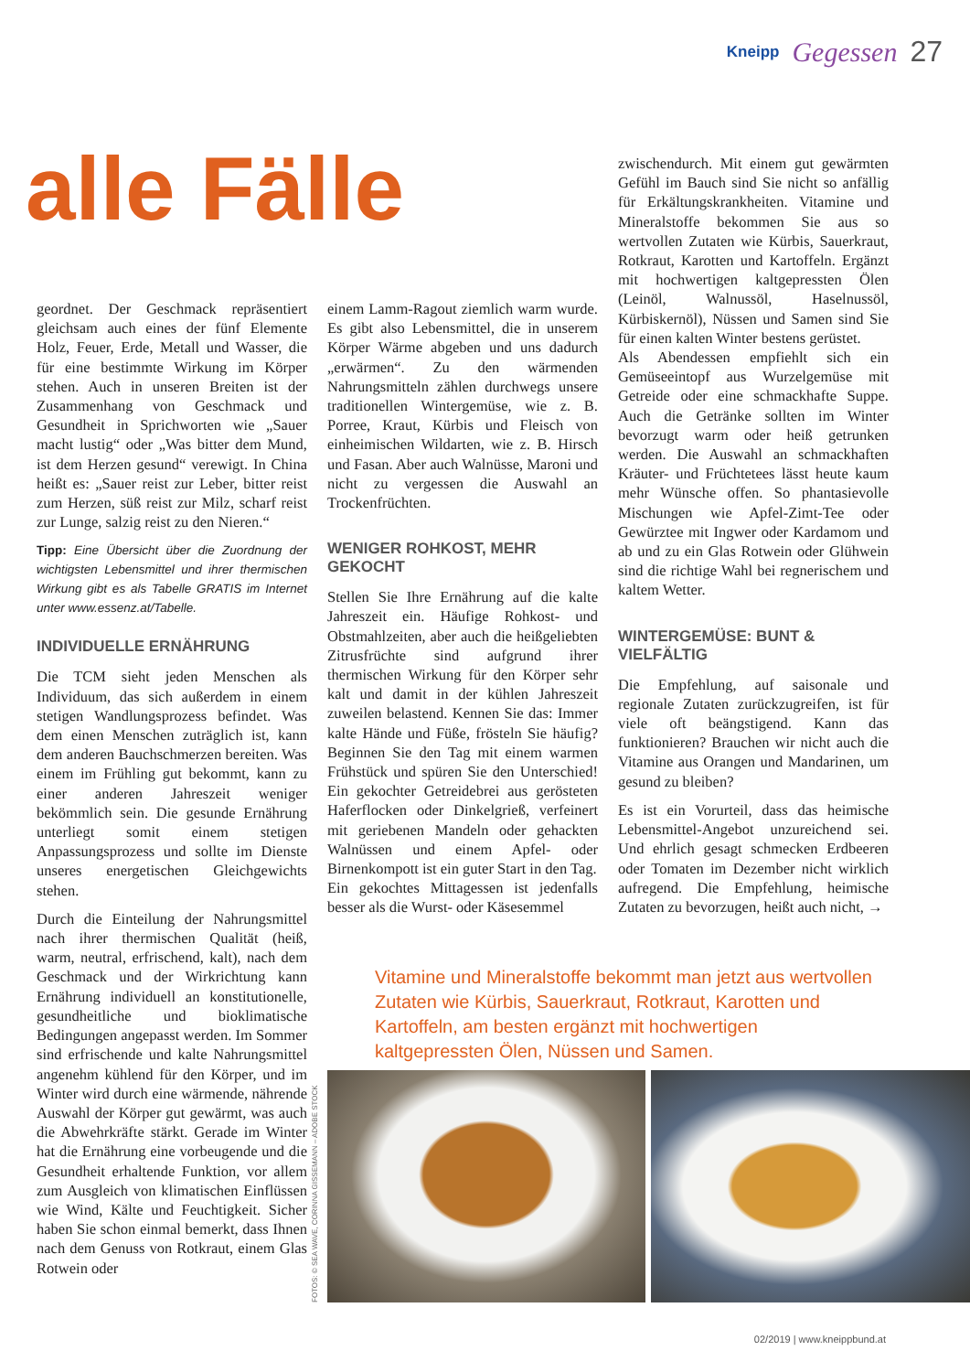Kneipp Gegessen 27
alle Fälle
geordnet. Der Geschmack repräsentiert gleichsam auch eines der fünf Elemente Holz, Feuer, Erde, Metall und Wasser, die für eine bestimmte Wirkung im Körper stehen. Auch in unseren Breiten ist der Zusammenhang von Geschmack und Gesundheit in Sprichworten wie „Sauer macht lustig“ oder „Was bitter dem Mund, ist dem Herzen gesund“ verewigt. In China heißt es: „Sauer reist zur Leber, bitter reist zum Herzen, süß reist zur Milz, scharf reist zur Lunge, salzig reist zu den Nieren.“
Tipp: Eine Übersicht über die Zuordnung der wichtigsten Lebensmittel und ihrer thermischen Wirkung gibt es als Tabelle GRATIS im Internet unter www.essenz.at/Tabelle.
INDIVIDUELLE ERNÄHRUNG
Die TCM sieht jeden Menschen als Individuum, das sich außerdem in einem stetigen Wandlungsprozess befindet. Was dem einen Menschen zuträglich ist, kann dem anderen Bauchschmerzen bereiten. Was einem im Frühling gut bekommt, kann zu einer anderen Jahreszeit weniger bekömmlich sein. Die gesunde Ernährung unterliegt somit einem stetigen Anpassungsprozess und sollte im Dienste unseres energetischen Gleichgewichts stehen.
Durch die Einteilung der Nahrungsmittel nach ihrer thermischen Qualität (heiß, warm, neutral, erfrischend, kalt), nach dem Geschmack und der Wirkrichtung kann Ernährung individuell an konstitutionelle, gesundheitliche und bioklimatische Bedingungen angepasst werden. Im Sommer sind erfrischende und kalte Nahrungsmittel angenehm kühlend für den Körper, und im Winter wird durch eine wärmende, nährende Auswahl der Körper gut gewärmt, was auch die Abwehrkräfte stärkt. Gerade im Winter hat die Ernährung eine vorbeugende und die Gesundheit erhaltende Funktion, vor allem zum Ausgleich von klimatischen Einflüssen wie Wind, Kälte und Feuchtigkeit. Sicher haben Sie schon einmal bemerkt, dass Ihnen nach dem Genuss von Rotkraut, einem Glas Rotwein oder
einem Lamm-Ragout ziemlich warm wurde. Es gibt also Lebensmittel, die in unserem Körper Wärme abgeben und uns dadurch „erwärmen“. Zu den wärmenden Nahrungsmitteln zählen durchwegs unsere traditionellen Wintergemüse, wie z. B. Porree, Kraut, Kürbis und Fleisch von einheimischen Wildarten, wie z. B. Hirsch und Fasan. Aber auch Walnüsse, Maroni und nicht zu vergessen die Auswahl an Trockenfrüchten.
WENIGER ROHKOST, MEHR GEKOCHT
Stellen Sie Ihre Ernährung auf die kalte Jahreszeit ein. Häufige Rohkost- und Obstmahlzeiten, aber auch die heißgeliebten Zitrusfrüchte sind aufgrund ihrer thermischen Wirkung für den Körper sehr kalt und damit in der kühlen Jahreszeit zuweilen belastend. Kennen Sie das: Immer kalte Hände und Füße, frösteln Sie häufig? Beginnen Sie den Tag mit einem warmen Frühstück und spüren Sie den Unterschied! Ein gekochter Getreidebrei aus gerösteten Haferflocken oder Dinkelgrieß, verfeinert mit geriebenen Mandeln oder gehackten Walnüssen und einem Apfel- oder Birnenkompott ist ein guter Start in den Tag.
Ein gekochtes Mittagessen ist jedenfalls besser als die Wurst- oder Käsesemmel
zwischendurch. Mit einem gut gewärmten Gefühl im Bauch sind Sie nicht so anfällig für Erkältungskrankheiten. Vitamine und Mineralstoffe bekommen Sie aus so wertvollen Zutaten wie Kürbis, Sauerkraut, Rotkraut, Karotten und Kartoffeln. Ergänzt mit hochwertigen kaltgepressten Ölen (Leinöl, Walnussöl, Haselnussöl, Kürbiskernöl), Nüssen und Samen sind Sie für einen kalten Winter bestens gerüstet.
Als Abendessen empfiehlt sich ein Gemüseeintopf aus Wurzelgemüse mit Getreide oder eine schmackhafte Suppe. Auch die Getränke sollten im Winter bevorzugt warm oder heiß getrunken werden. Die Auswahl an schmackhaften Kräuter- und Früchtetees lässt heute kaum mehr Wünsche offen. So phantasievolle Mischungen wie Apfel-Zimt-Tee oder Gewürztee mit Ingwer oder Kardamom und ab und zu ein Glas Rotwein oder Glühwein sind die richtige Wahl bei regnerischem und kaltem Wetter.
WINTERGEMÜSE: BUNT & VIELFÄLTIG
Die Empfehlung, auf saisonale und regionale Zutaten zurückzugreifen, ist für viele oft beängstigend. Kann das funktionieren? Brauchen wir nicht auch die Vitamine aus Orangen und Mandarinen, um gesund zu bleiben?
Es ist ein Vorurteil, dass das heimische Lebensmittel-Angebot unzureichend sei. Und ehrlich gesagt schmecken Erdbeeren oder Tomaten im Dezember nicht wirklich aufregend. Die Empfehlung, heimische Zutaten zu bevorzugen, heißt auch nicht, →
Vitamine und Mineralstoffe bekommt man jetzt aus wertvollen Zutaten wie Kürbis, Sauerkraut, Rotkraut, Karotten und Kartoffeln, am besten ergänzt mit hochwertigen kaltgepressten Ölen, Nüssen und Samen.
FOTOS: © SEA WAVE, CORINNA GISSEMANN – ADOBE STOCK
02/2019 | www.kneippbund.at